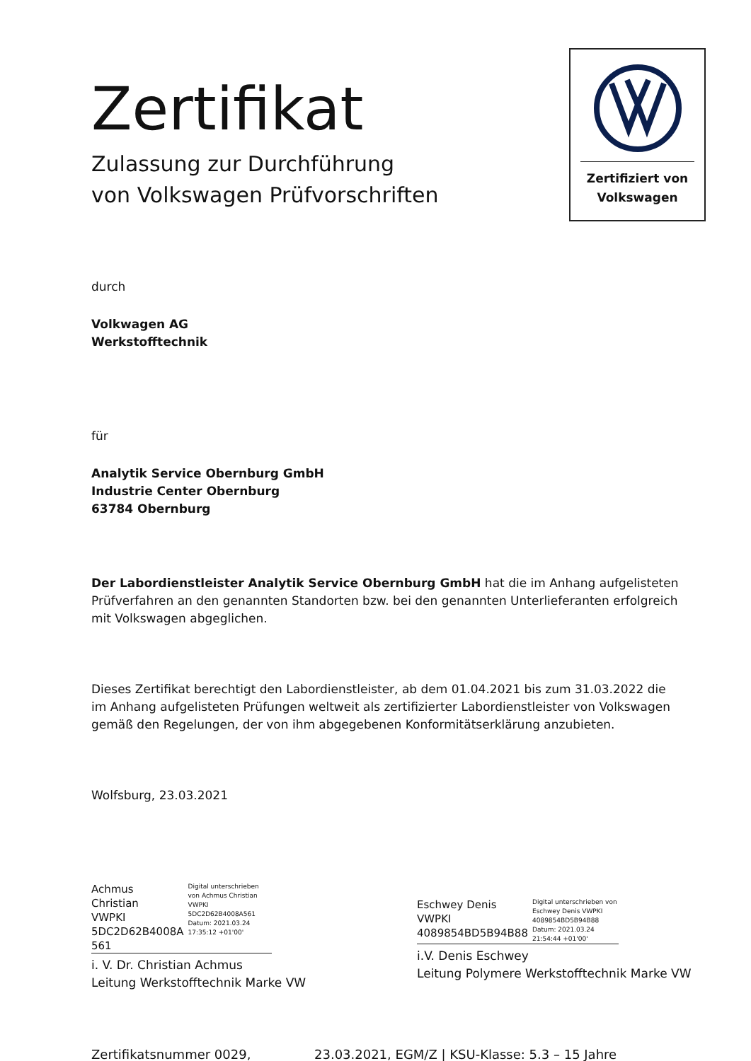Zertifikat
Zulassung zur Durchführung
von Volkswagen Prüfvorschriften
Zertifiziert von
Volkswagen
durch
Volkwagen AG
Werkstofftechnik
für
Analytik Service Obernburg GmbH
Industrie Center Obernburg
63784 Obernburg
Der Labordienstleister Analytik Service Obernburg GmbH hat die im Anhang aufgelisteten Prüfverfahren an den genannten Standorten bzw. bei den genannten Unterlieferanten erfolgreich mit Volkswagen abgeglichen.
Dieses Zertifikat berechtigt den Labordienstleister, ab dem 01.04.2021 bis zum 31.03.2022 die im Anhang aufgelisteten Prüfungen weltweit als zertifizierter Labordienstleister von Volkswagen gemäß den Regelungen, der von ihm abgegebenen Konformitätserklärung anzubieten.
Wolfsburg, 23.03.2021
Achmus Christian
VWPKI
5DC2D62B4008A
561
Digital unterschrieben von Achmus Christian VWPKI 5DC2D62B4008A561 Datum: 2021.03.24 17:35:12 +01'00'
i. V. Dr. Christian Achmus
Leitung Werkstofftechnik Marke VW
Eschwey Denis
VWPKI
4089854BD5B94B88
Digital unterschrieben von Eschwey Denis VWPKI 4089854BD5B94B88 Datum: 2021.03.24 21:54:44 +01'00'
i.V. Denis Eschwey
Leitung Polymere Werkstofftechnik Marke VW
Zertifikatsnummer 0029, 23.03.2021, EGM/Z | KSU-Klasse: 5.3 – 15 Jahre